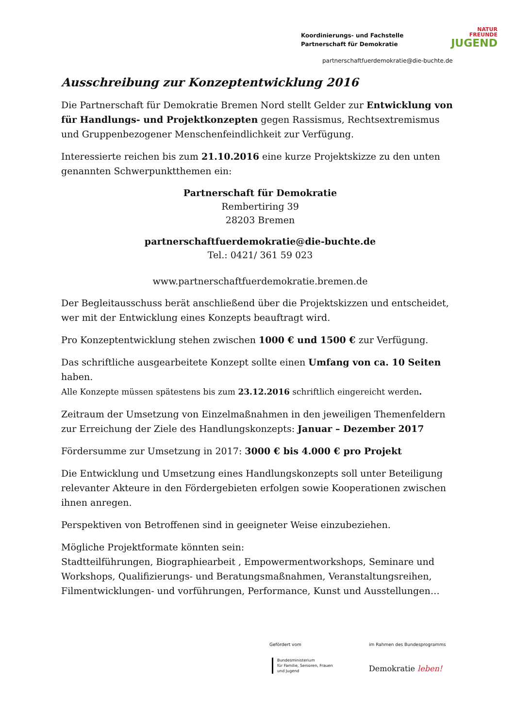Koordinierungs- und Fachstelle
Partnerschaft für Demokratie
NATUR
FREUNDE
JUGEND
partnerschaftfuerdemokratie@die-buchte.de
Ausschreibung zur Konzeptentwicklung 2016
Die Partnerschaft für Demokratie Bremen Nord stellt Gelder zur Entwicklung von für Handlungs- und Projektkonzepten gegen Rassismus, Rechtsextremismus und Gruppenbezogener Menschenfeindlichkeit zur Verfügung.
Interessierte reichen bis zum 21.10.2016 eine kurze Projektskizze zu den unten genannten Schwerpunktthemen ein:
Partnerschaft für Demokratie
Rembertiring 39
28203 Bremen
partnerschaftfuerdemokratie@die-buchte.de
Tel.: 0421/ 361 59 023
www.partnerschaftfuerdemokratie.bremen.de
Der Begleitausschuss berät anschließend über die Projektskizzen und entscheidet, wer mit der Entwicklung eines Konzepts beauftragt wird.
Pro Konzeptentwicklung stehen zwischen 1000 € und 1500 € zur Verfügung.
Das schriftliche ausgearbeitete Konzept sollte einen Umfang von ca. 10 Seiten haben.
Alle Konzepte müssen spätestens bis zum 23.12.2016 schriftlich eingereicht werden.
Zeitraum der Umsetzung von Einzelmaßnahmen in den jeweiligen Themenfeldern zur Erreichung der Ziele des Handlungskonzepts: Januar – Dezember 2017
Fördersumme zur Umsetzung in 2017: 3000 € bis 4.000 € pro Projekt
Die Entwicklung und Umsetzung eines Handlungskonzepts soll unter Beteiligung relevanter Akteure in den Fördergebieten erfolgen sowie Kooperationen zwischen ihnen anregen.
Perspektiven von Betroffenen sind in geeigneter Weise einzubeziehen.
Mögliche Projektformate könnten sein:
Stadtteilführungen, Biographiearbeit , Empowermentworkshops, Seminare und Workshops, Qualifizierungs- und Beratungsmaßnahmen, Veranstaltungsreihen, Filmentwicklungen- und vorführungen, Performance, Kunst und Ausstellungen…
Gefördert vom im Rahmen des Bundesprogramms
Bundesministerium
für Familie, Senioren, Frauen
und Jugend
Demokratie leben!